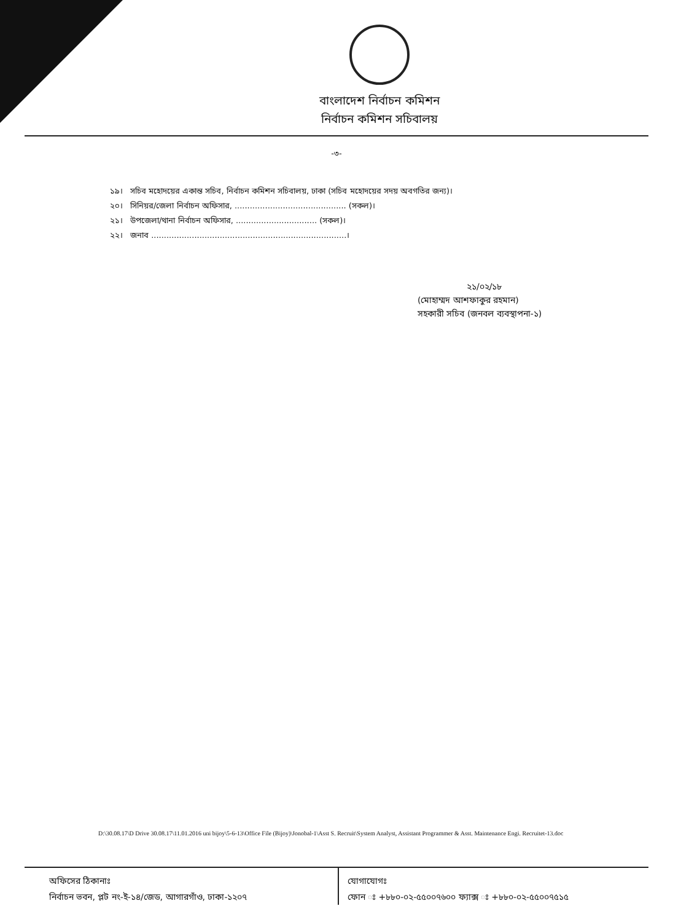বাংলাদেশ নির্বাচন কমিশন
নির্বাচন কমিশন সচিবালয়
-৩-
১৯। সচিব মহোদয়ের একান্ত সচিব, নির্বাচন কমিশন সচিবালয়, ঢাকা (সচিব মহোদয়ের সদয় অবগতির জন্য)।
২০। সিনিয়র/জেলা নির্বাচন অফিসার, ............................................ (সকল)।
২১। উপজেলা/থানা নির্বাচন অফিসার, ................................ (সকল)।
২২। জনাব .............................................................................।
২১/০২/১৮
(মোহাম্মদ আশফাকুর রহমান)
সহকারী সচিব (জনবল ব্যবস্থাপনা-১)
D:\30.08.17\D Drive 30.08.17\11.01.2016 uni bijoy\5-6-13\Office File (Bijoy)\Jonobal-1\Asst S. Recruit\System Analyst, Assistant Programmer & Asst. Maintenance Engi. Recruitet-13.doc
অফিসের ঠিকানাঃ
নির্বাচন ভবন, প্লট নং-ই-১৪/জেড, আগারগাঁও, ঢাকা-১২০৭
যোগাযোগঃ
ফোন ঃ +৮৮০-০২-৫৫০০৭৬০০ ফ্যাক্স ঃ +৮৮০-০২-৫৫০০৭৫১৫